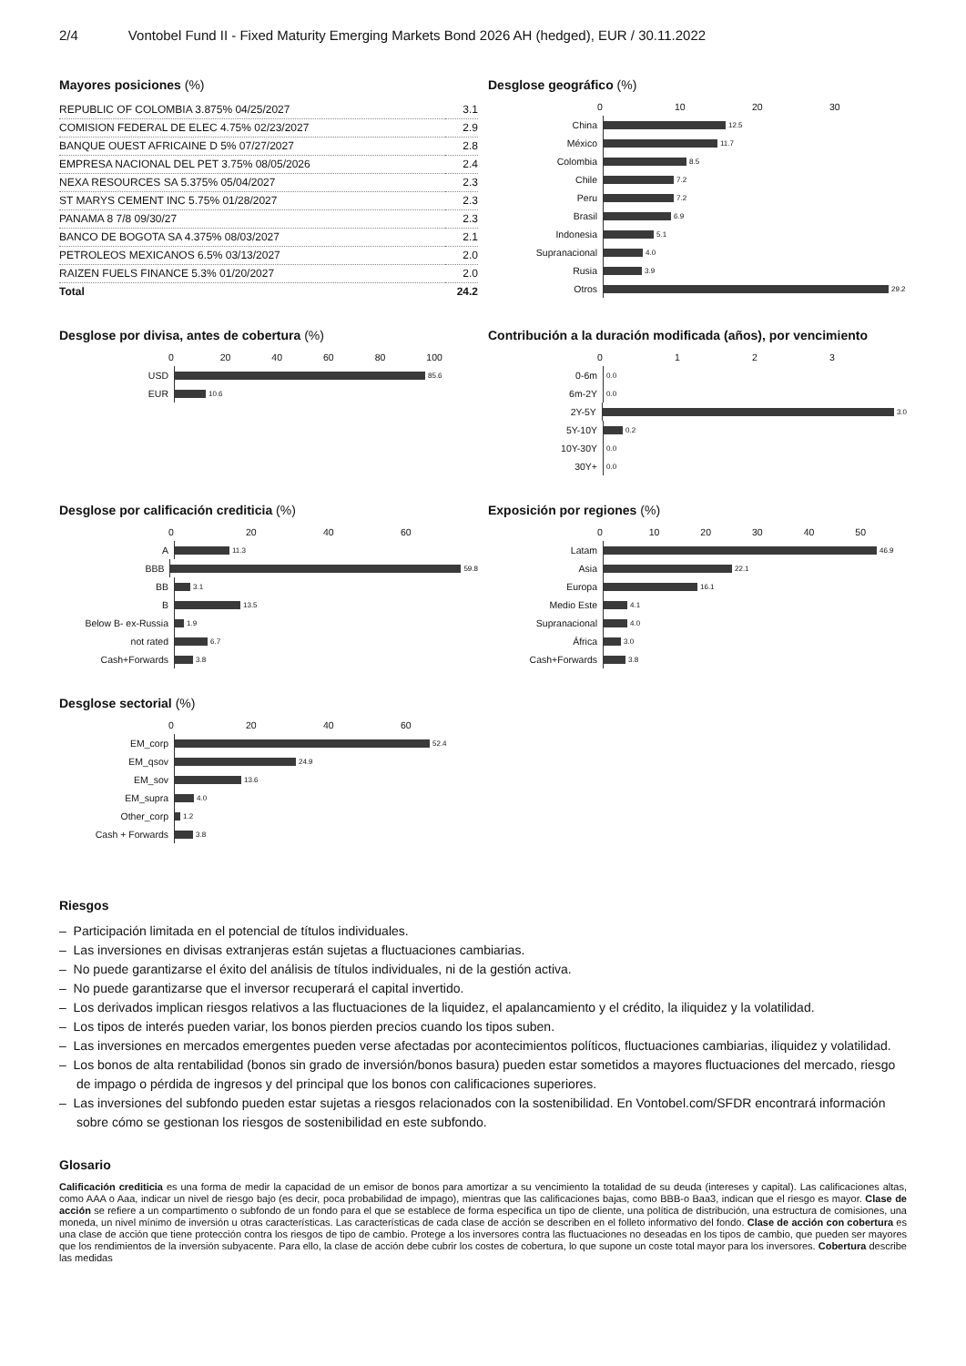2/4 Vontobel Fund II - Fixed Maturity Emerging Markets Bond 2026 AH (hedged), EUR / 30.11.2022
Mayores posiciones (%)
| REPUBLIC OF COLOMBIA 3.875% 04/25/2027 | 3.1 |
| COMISION FEDERAL DE ELEC 4.75% 02/23/2027 | 2.9 |
| BANQUE OUEST AFRICAINE D 5% 07/27/2027 | 2.8 |
| EMPRESA NACIONAL DEL PET 3.75% 08/05/2026 | 2.4 |
| NEXA RESOURCES SA 5.375% 05/04/2027 | 2.3 |
| ST MARYS CEMENT INC 5.75% 01/28/2027 | 2.3 |
| PANAMA 8 7/8 09/30/27 | 2.3 |
| BANCO DE BOGOTA SA 4.375% 08/03/2027 | 2.1 |
| PETROLEOS MEXICANOS 6.5% 03/13/2027 | 2.0 |
| RAIZEN FUELS FINANCE 5.3% 01/20/2027 | 2.0 |
| Total | 24.2 |
Desglose geográfico (%)
0 10 20 30
China
12.5
México
11.7
Colombia
8.5
Chile
7.2
Peru
7.2
Brasil
6.9
Indonesia
5.1
Supranacional
4.0
Rusia
3.9
Otros
29.2
Desglose por divisa, antes de cobertura (%)
0 20 40 60 80 100
USD
85.6
EUR
10.6
Contribución a la duración modificada (años), por vencimiento
0 1 2 3
0-6m
0.0
6m-2Y
0.0
2Y-5Y
3.0
5Y-10Y
0.2
10Y-30Y
0.0
30Y+
0.0
Desglose por calificación crediticia (%)
0 20 40 60
A
11.3
BBB
59.8
BB
3.1
B
13.5
Below B- ex-Russia
1.9
not rated
6.7
Cash+Forwards
3.8
Exposición por regiones (%)
0 10 20 30 40 50
Latam
46.9
Asia
22.1
Europa
16.1
Medio Este
4.1
Supranacional
4.0
África
3.0
Cash+Forwards
3.8
Desglose sectorial (%)
0 20 40 60
EM_corp
52.4
EM_qsov
24.9
EM_sov
13.6
EM_supra
4.0
Other_corp
1.2
Cash + Forwards
3.8
Riesgos
– Participación limitada en el potencial de títulos individuales.
– Las inversiones en divisas extranjeras están sujetas a fluctuaciones cambiarias.
– No puede garantizarse el éxito del análisis de títulos individuales, ni de la gestión activa.
– No puede garantizarse que el inversor recuperará el capital invertido.
– Los derivados implican riesgos relativos a las fluctuaciones de la liquidez, el apalancamiento y el crédito, la iliquidez y la volatilidad.
– Los tipos de interés pueden variar, los bonos pierden precios cuando los tipos suben.
– Las inversiones en mercados emergentes pueden verse afectadas por acontecimientos políticos, fluctuaciones cambiarias, iliquidez y volatilidad.
– Los bonos de alta rentabilidad (bonos sin grado de inversión/bonos basura) pueden estar sometidos a mayores fluctuaciones del mercado, riesgo de impago o pérdida de ingresos y del principal que los bonos con calificaciones superiores.
– Las inversiones del subfondo pueden estar sujetas a riesgos relacionados con la sostenibilidad. En Vontobel.com/SFDR encontrará información sobre cómo se gestionan los riesgos de sostenibilidad en este subfondo.
Glosario
Calificación crediticia es una forma de medir la capacidad de un emisor de bonos para amortizar a su vencimiento la totalidad de su deuda (intereses y capital). Las calificaciones altas, como AAA o Aaa, indicar un nivel de riesgo bajo (es decir, poca probabilidad de impago), mientras que las calificaciones bajas, como BBB-o Baa3, indican que el riesgo es mayor. Clase de acción se refiere a un compartimento o subfondo de un fondo para el que se establece de forma específica un tipo de cliente, una política de distribución, una estructura de comisiones, una moneda, un nivel mínimo de inversión u otras características. Las características de cada clase de acción se describen en el folleto informativo del fondo. Clase de acción con cobertura es una clase de acción que tiene protección contra los riesgos de tipo de cambio. Protege a los inversores contra las fluctuaciones no deseadas en los tipos de cambio, que pueden ser mayores que los rendimientos de la inversión subyacente. Para ello, la clase de acción debe cubrir los costes de cobertura, lo que supone un coste total mayor para los inversores. Cobertura describe las medidas